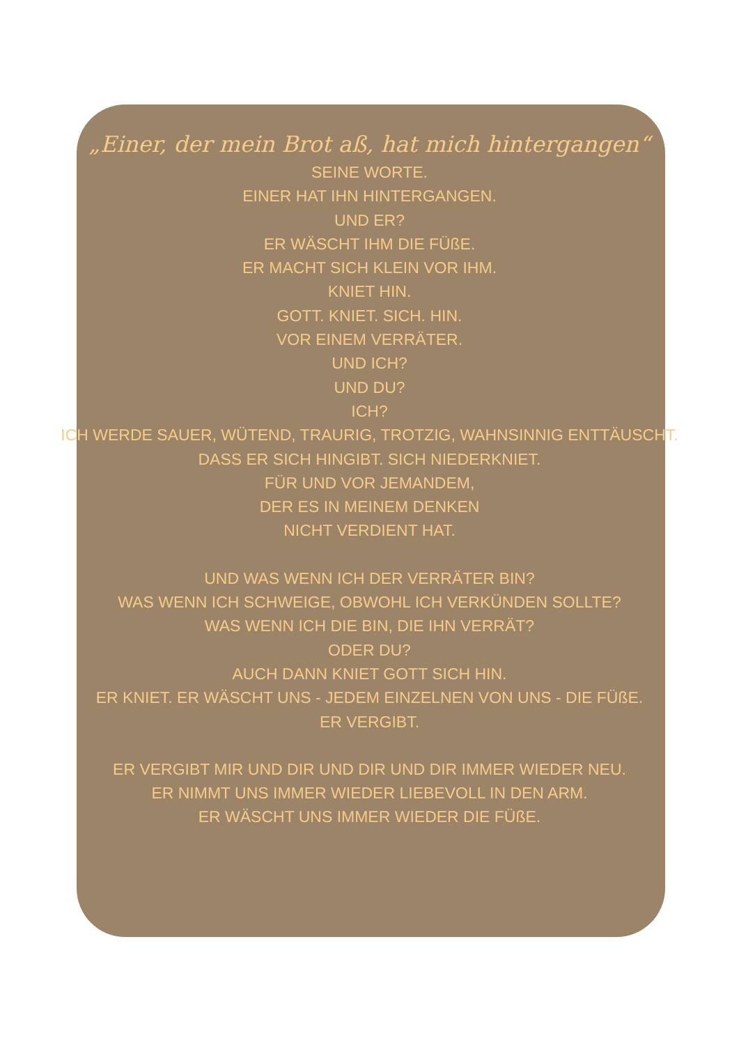„Einer, der mein Brot aß, hat mich hintergangen“
SEINE WORTE.
EINER HAT IHN HINTERGANGEN.
UND ER?
ER WÄSCHT IHM DIE FÜßE.
ER MACHT SICH KLEIN VOR IHM.
KNIET HIN.
GOTT. KNIET. SICH. HIN.
VOR EINEM VERRÄTER.
UND ICH?
UND DU?
ICH?
ICH WERDE SAUER, WÜTEND, TRAURIG, TROTZIG, WAHNSINNIG ENTTÄUSCHT.
DASS ER SICH HINGIBT. SICH NIEDERKNIET.
FÜR UND VOR JEMANDEM,
DER ES IN MEINEM DENKEN
NICHT VERDIENT HAT.
UND WAS WENN ICH DER VERRÄTER BIN?
WAS WENN ICH SCHWEIGE, OBWOHL ICH VERKÜNDEN SOLLTE?
WAS WENN ICH DIE BIN, DIE IHN VERRÄT?
ODER DU?
AUCH DANN KNIET GOTT SICH HIN.
ER KNIET. ER WÄSCHT UNS - JEDEM EINZELNEN VON UNS - DIE FÜßE.
ER VERGIBT.
ER VERGIBT MIR UND DIR UND DIR UND DIR IMMER WIEDER NEU.
ER NIMMT UNS IMMER WIEDER LIEBEVOLL IN DEN ARM.
ER WÄSCHT UNS IMMER WIEDER DIE FÜßE.